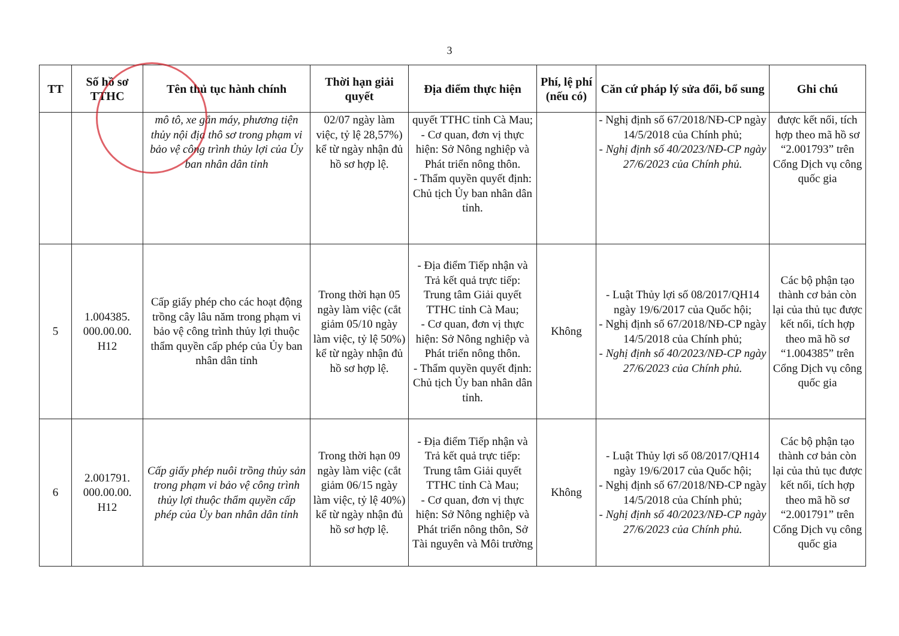3
| TT | Số hồ sơ TTHC | Tên thủ tục hành chính | Thời hạn giải quyết | Địa điểm thực hiện | Phí, lệ phí (nếu có) | Căn cứ pháp lý sửa đổi, bổ sung | Ghi chú |
| --- | --- | --- | --- | --- | --- | --- | --- |
| | | mô tô, xe gắn máy, phương tiện thủy nội địa thô sơ trong phạm vi bảo vệ công trình thủy lợi của Ủy ban nhân dân tỉnh | 02/07 ngày làm việc, tỷ lệ 28,57%) kể từ ngày nhận đủ hồ sơ hợp lệ. | quyết TTHC tỉnh Cà Mau; - Cơ quan, đơn vị thực hiện: Sở Nông nghiệp và Phát triển nông thôn. - Thẩm quyền quyết định: Chủ tịch Ủy ban nhân dân tỉnh. | | - Nghị định số 67/2018/NĐ-CP ngày 14/5/2018 của Chính phủ; - Nghị định số 40/2023/NĐ-CP ngày 27/6/2023 của Chính phủ. | được kết nối, tích hợp theo mã hồ sơ “2.001793” trên Cổng Dịch vụ công quốc gia |
| 5 | 1.004385. 000.00.00. H12 | Cấp giấy phép cho các hoạt động trồng cây lâu năm trong phạm vi bảo vệ công trình thủy lợi thuộc thẩm quyền cấp phép của Ủy ban nhân dân tỉnh | Trong thời hạn 05 ngày làm việc (cắt giảm 05/10 ngày làm việc, tỷ lệ 50%) kể từ ngày nhận đủ hồ sơ hợp lệ. | - Địa điểm Tiếp nhận và Trả kết quả trực tiếp: Trung tâm Giải quyết TTHC tỉnh Cà Mau; - Cơ quan, đơn vị thực hiện: Sở Nông nghiệp và Phát triển nông thôn. - Thẩm quyền quyết định: Chủ tịch Ủy ban nhân dân tỉnh. | Không | - Luật Thủy lợi số 08/2017/QH14 ngày 19/6/2017 của Quốc hội; - Nghị định số 67/2018/NĐ-CP ngày 14/5/2018 của Chính phủ; - Nghị định số 40/2023/NĐ-CP ngày 27/6/2023 của Chính phủ. | Các bộ phận tạo thành cơ bản còn lại của thủ tục được kết nối, tích hợp theo mã hồ sơ “1.004385” trên Cổng Dịch vụ công quốc gia |
| 6 | 2.001791. 000.00.00. H12 | Cấp giấy phép nuôi trồng thủy sản trong phạm vi bảo vệ công trình thủy lợi thuộc thẩm quyền cấp phép của Ủy ban nhân dân tỉnh | Trong thời hạn 09 ngày làm việc (cắt giảm 06/15 ngày làm việc, tỷ lệ 40%) kể từ ngày nhận đủ hồ sơ hợp lệ. | - Địa điểm Tiếp nhận và Trả kết quả trực tiếp: Trung tâm Giải quyết TTHC tỉnh Cà Mau; - Cơ quan, đơn vị thực hiện: Sở Nông nghiệp và Phát triển nông thôn, Sở Tài nguyên và Môi trường | Không | - Luật Thủy lợi số 08/2017/QH14 ngày 19/6/2017 của Quốc hội; - Nghị định số 67/2018/NĐ-CP ngày 14/5/2018 của Chính phủ; - Nghị định số 40/2023/NĐ-CP ngày 27/6/2023 của Chính phủ. | Các bộ phận tạo thành cơ bản còn lại của thủ tục được kết nối, tích hợp theo mã hồ sơ “2.001791” trên Cổng Dịch vụ công quốc gia |